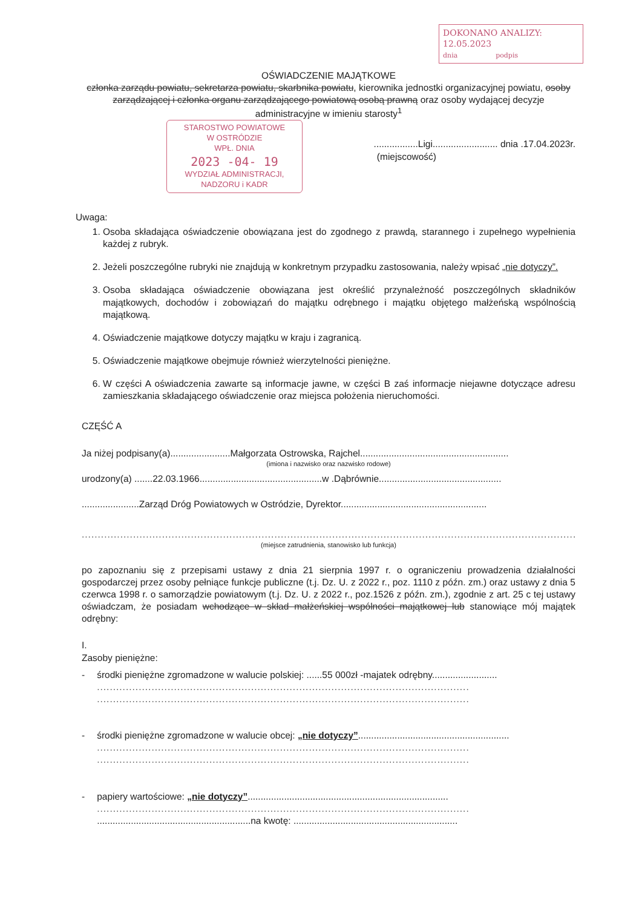DOKONANO ANALIZY:
12.05.2023
dnia podpis
OŚWIADCZENIE MAJĄTKOWE
członka zarządu powiatu, sekretarza powiatu, skarbnika powiatu, kierownika jednostki organizacyjnej powiatu, osoby zarządzającej i członka organu zarządzającego powiatową osobą prawną oraz osoby wydającej decyzje administracyjne w imieniu starosty<sup>1</sup>
STAROSTWO POWIATOWE
W OSTRÓDZIE
WPŁ. DNIA
2023 -04- 19
WYDZIAŁ ADMINISTRACJI, NADZORU i KADR
.................Ligi......................... dnia .17.04.2023r.
(miejscowość)
Uwaga:
1. Osoba składająca oświadczenie obowiązana jest do zgodnego z prawdą, starannego i zupełnego wypełnienia każdej z rubryk.
2. Jeżeli poszczególne rubryki nie znajdują w konkretnym przypadku zastosowania, należy wpisać „nie dotyczy”.
3. Osoba składająca oświadczenie obowiązana jest określić przynależność poszczególnych składników majątkowych, dochodów i zobowiązań do majątku odrębnego i majątku objętego małżeńską wspólnością majątkową.
4. Oświadczenie majątkowe dotyczy majątku w kraju i zagranicą.
5. Oświadczenie majątkowe obejmuje również wierzytelności pieniężne.
6. W części A oświadczenia zawarte są informacje jawne, w części B zaś informacje niejawne dotyczące adresu zamieszkania składającego oświadczenie oraz miejsca położenia nieruchomości.
CZĘŚĆ A
Ja niżej podpisany(a).......................Małgorzata Ostrowska, Rajchel.........................................................
(imiona i nazwisko oraz nazwisko rodowe)
urodzony(a) .......22.03.1966...............................................w .Dąbrównie...............................................
......................Zarząd Dróg Powiatowych w Ostródzie, Dyrektor........................................................
..........................................................................................................................................................
(miejsce zatrudnienia, stanowisko lub funkcja)
po zapoznaniu się z przepisami ustawy z dnia 21 sierpnia 1997 r. o ograniczeniu prowadzenia działalności gospodarczej przez osoby pełniące funkcje publiczne (t.j. Dz. U. z 2022 r., poz. 1110 z późn. zm.) oraz ustawy z dnia 5 czerwca 1998 r. o samorządzie powiatowym (t.j. Dz. U. z 2022 r., poz.1526 z późn. zm.), zgodnie z art. 25 c tej ustawy oświadczam, że posiadam wchodzące w skład małżeńskiej wspólności majątkowej lub stanowiące mój majątek odrębny:
I.
Zasoby pieniężne:
- środki pieniężne zgromadzone w walucie polskiej: ......55 000zł -majatek odrębny.........................
....................................................................................................................
....................................................................................................................
- środki pieniężne zgromadzone w walucie obcej: „nie dotyczy”..........................................................
....................................................................................................................
....................................................................................................................
- papiery wartościowe: „nie dotyczy”.............................................................................
....................................................................................................................
...........................................................na kwotę: ...............................................................